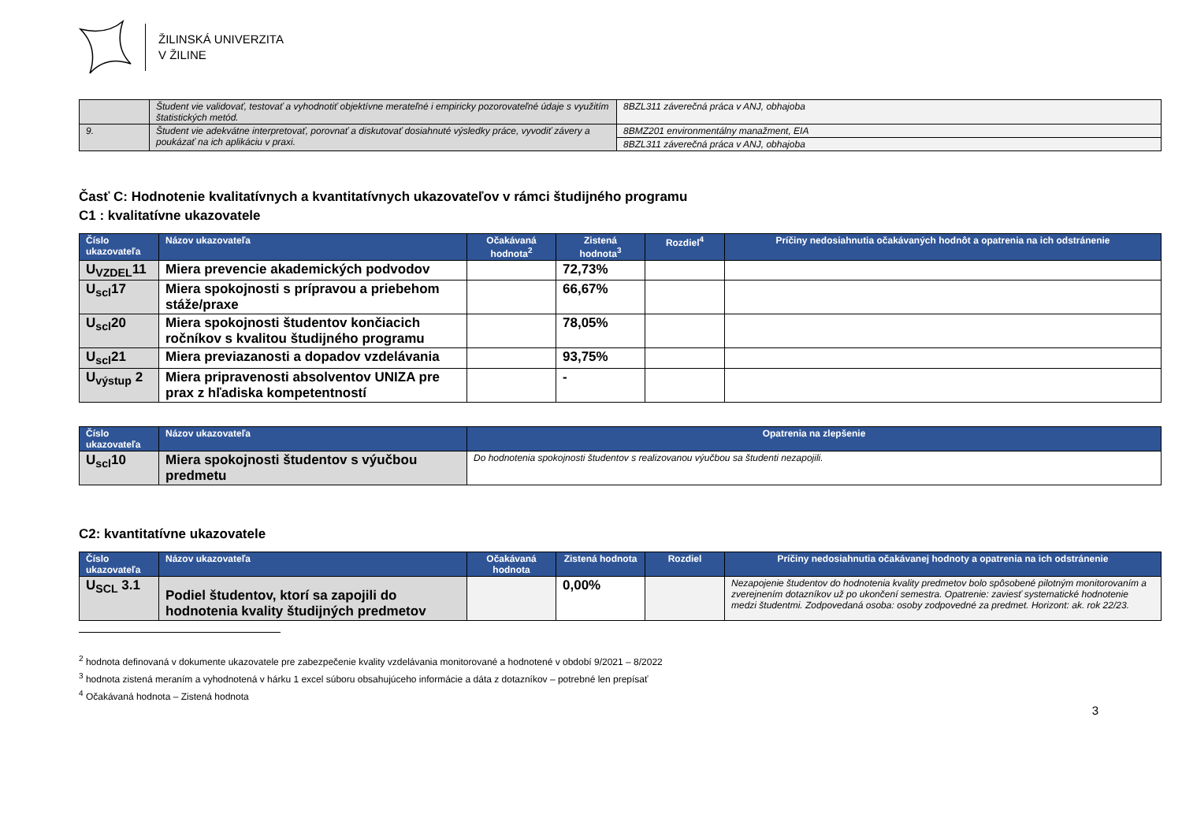ŽILINSKÁ UNIVERZITA
V ŽILINE
| | Študent vie validovať, testovať a vyhodnotiť objektívne merateľné i empiricky pozorovateľné údaje s využitím štatistických metód. | 8BZL311 záverečná práca v ANJ, obhajoba |
| 9. | Študent vie adekvátne interpretovať, porovnať a diskutovať dosiahnuté výsledky práce, vyvodiť závery a poukázať na ich aplikáciu v praxi. | 8BMZ201 environmentálny manažment, EIA |
| | | 8BZL311 záverečná práca v ANJ, obhajoba |
Časť C: Hodnotenie kvalitatívnych a kvantitatívnych ukazovateľov v rámci študijného programu
C1 : kvalitatívne ukazovatele
| Číslo ukazovateľa | Názov ukazovateľa | Očakávaná hodnota<sup>2</sup> | Zistená hodnota<sup>3</sup> | Rozdiel<sup>4</sup> | Príčiny nedosiahnutia očakávaných hodnôt a opatrenia na ich odstránenie |
| --- | --- | --- | --- | --- | --- |
| U<sub>VZDEL</sub>11 | Miera prevencie akademických podvodov | | 72,73% | | |
| U<sub>scl</sub>17 | Miera spokojnosti s prípravou a priebehom stáže/praxe | | 66,67% | | |
| U<sub>scl</sub>20 | Miera spokojnosti študentov končiacich ročníkov s kvalitou študijného programu | | 78,05% | | |
| U<sub>scl</sub>21 | Miera previazanosti a dopadov vzdelávania | | 93,75% | | |
| U<sub>výstup</sub> 2 | Miera pripravenosti absolventov UNIZA pre prax z hľadiska kompetentností | | - | | |
| Číslo ukazovateľa | Názov ukazovateľa | Opatrenia na zlepšenie |
| --- | --- | --- |
| U<sub>scl</sub>10 | Miera spokojnosti študentov s výučbou predmetu | Do hodnotenia spokojnosti študentov s realizovanou výučbou sa študenti nezapojili. |
C2: kvantitatívne ukazovatele
| Číslo ukazovateľa | Názov ukazovateľa | Očakávaná hodnota | Zistená hodnota | Rozdiel | Príčiny nedosiahnutia očakávanej hodnoty a opatrenia na ich odstránenie |
| --- | --- | --- | --- | --- | --- |
| U<sub>SCL</sub> 3.1 | Podiel študentov, ktorí sa zapojili do hodnotenia kvality študijných predmetov | | 0,00% | | Nezapojenie študentov do hodnotenia kvality predmetov bolo spôsobené pilotným monitorovaním a zverejnením dotazníkov už po ukončení semestra. Opatrenie: zaviesť systematické hodnotenie medzi študentmi. Zodpovedaná osoba: osoby zodpovedné za predmet. Horizont: ak. rok 22/23. |
<sup>2</sup> hodnota definovaná v dokumente ukazovatele pre zabezpečenie kvality vzdelávania monitorované a hodnotené v období 9/2021 – 8/2022
<sup>3</sup> hodnota zistená meraním a vyhodnotená v hárku 1 excel súboru obsahujúceho informácie a dáta z dotazníkov – potrebné len prepísať
<sup>4</sup> Očakávaná hodnota – Zistená hodnota
3